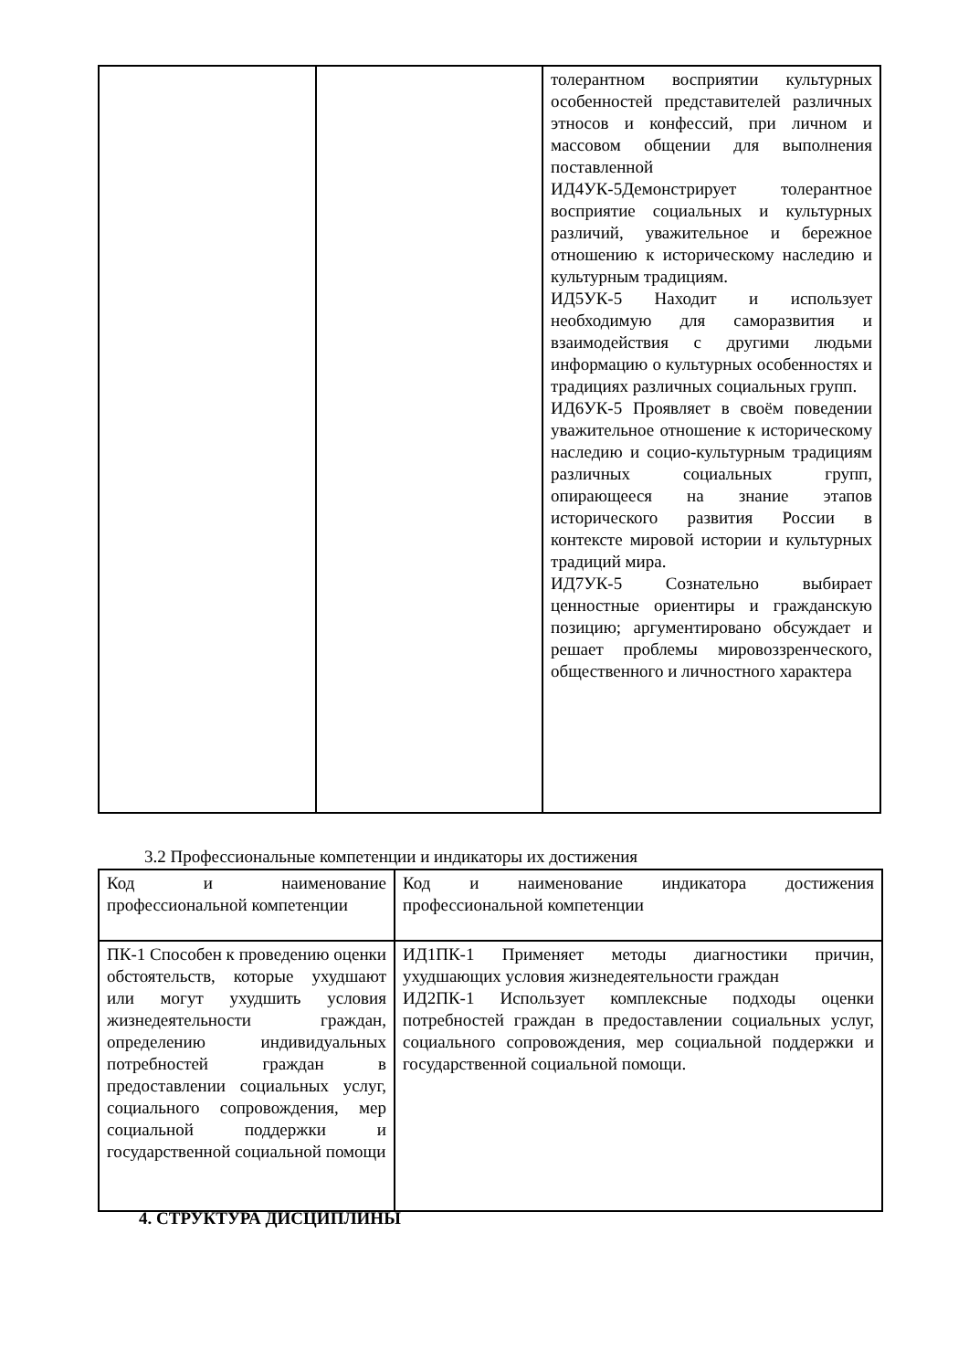| | | толерантном восприятии культурных особенностей представителей различных этносов и конфессий, при личном и массовом общении для выполнения поставленной ИД4УК-5Демонстрирует толерантное восприятие социальных и культурных различий, уважительное и бережное отношению к историческому наследию и культурным традициям. ИД5УК-5 Находит и использует необходимую для саморазвития и взаимодействия с другими людьми информацию о культурных особенностях и традициях различных социальных групп. ИД6УК-5 Проявляет в своём поведении уважительное отношение к историческому наследию и социо-культурным традициям различных социальных групп, опирающееся на знание этапов исторического развития России в контексте мировой истории и культурных традиций мира. ИД7УК-5 Сознательно выбирает ценностные ориентиры и гражданскую позицию; аргументировано обсуждает и решает проблемы мировоззренческого, общественного и личностного характера |
3.2 Профессиональные компетенции и индикаторы их достижения
| Код и наименование профессиональной компетенции | Код и наименование индикатора достижения профессиональной компетенции |
| ПК-1 Способен к проведению оценки обстоятельств, которые ухудшают или могут ухудшить условия жизнедеятельности граждан, определению индивидуальных потребностей граждан в предоставлении социальных услуг, социального сопровождения, мер социальной поддержки и государственной социальной помощи | ИД1ПК-1 Применяет методы диагностики причин, ухудшающих условия жизнедеятельности граждан ИД2ПК-1 Использует комплексные подходы оценки потребностей граждан в предоставлении социальных услуг, социального сопровождения, мер социальной поддержки и государственной социальной помощи. |
4. СТРУКТУРА ДИСЦИПЛИНЫ